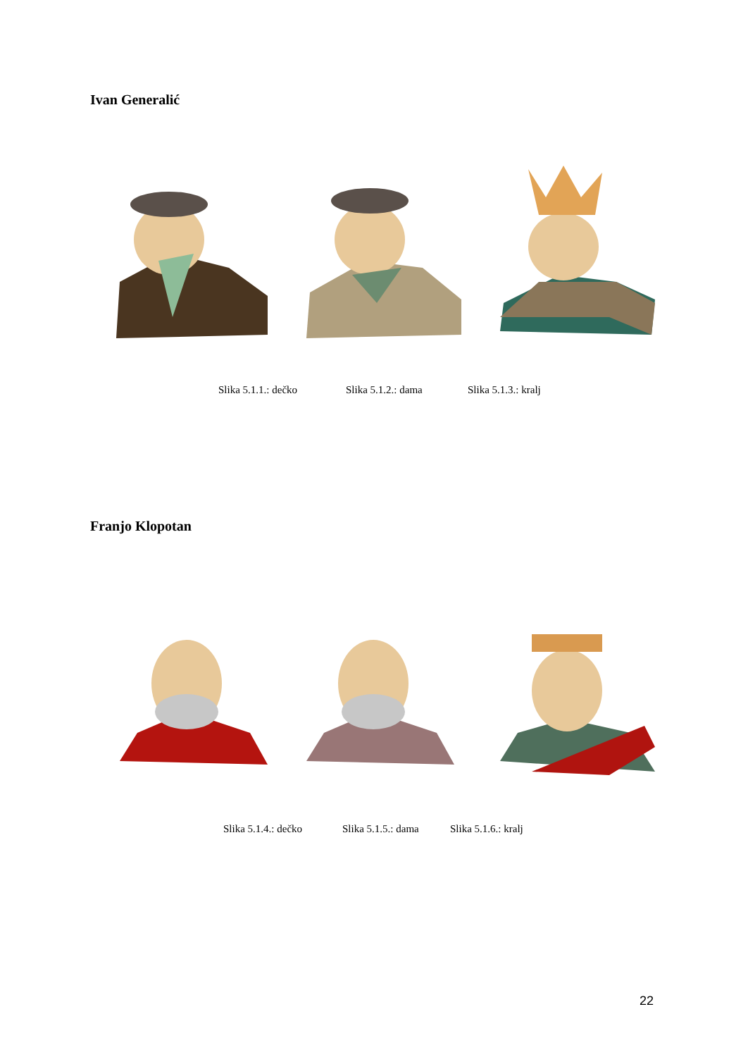Ivan Generalić
Slika 5.1.1.: dečko Slika 5.1.2.: dama Slika 5.1.3.: kralj
Franjo Klopotan
Slika 5.1.4.: dečko Slika 5.1.5.: dama Slika 5.1.6.: kralj
22